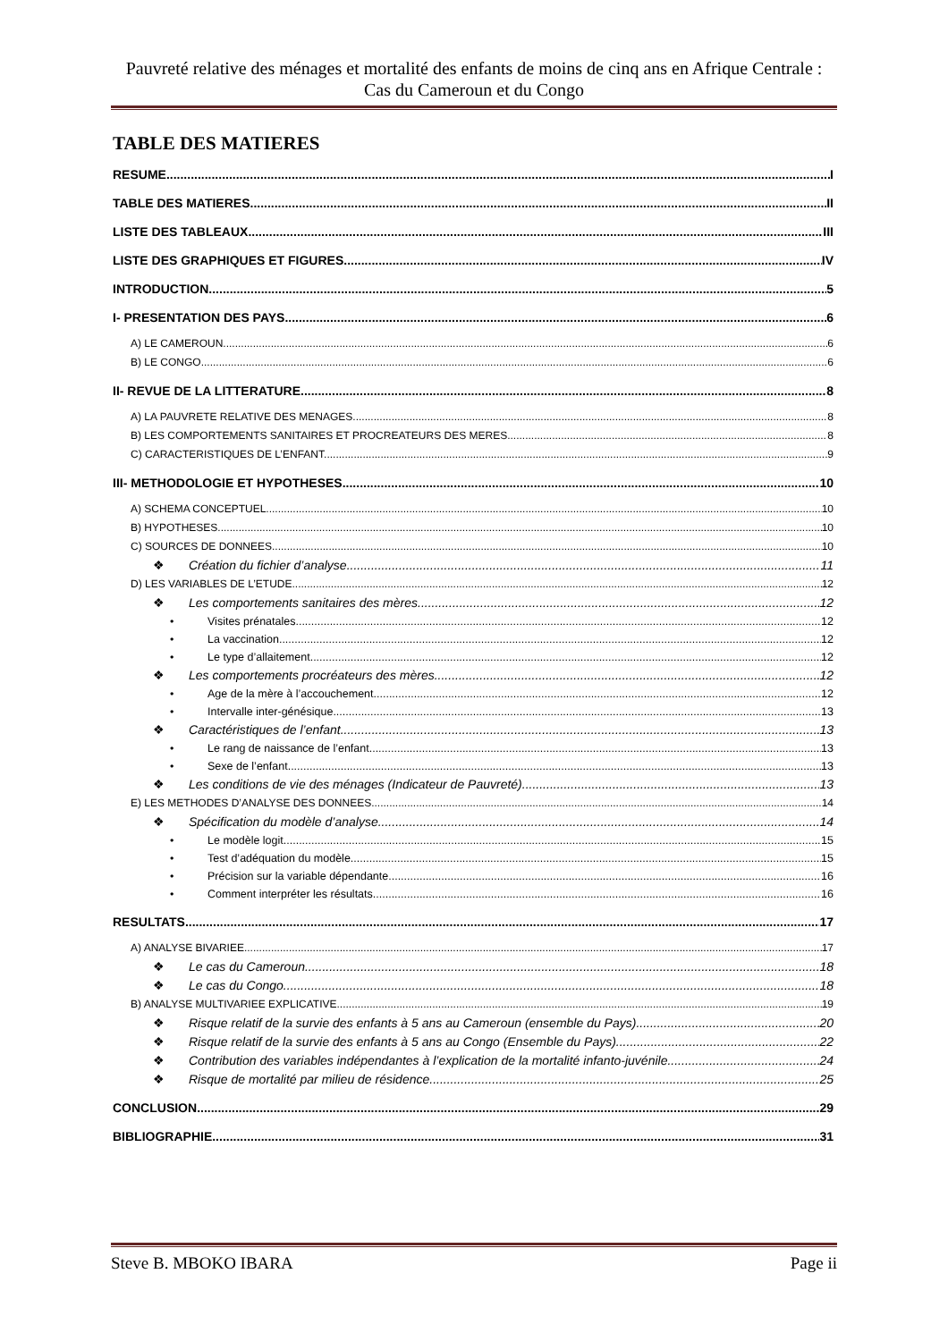Pauvreté relative des ménages et mortalité des enfants de moins de cinq ans en Afrique Centrale : Cas du Cameroun et du Congo
TABLE DES MATIERES
RESUME I
TABLE DES MATIERES II
LISTE DES TABLEAUX III
LISTE DES GRAPHIQUES ET FIGURES IV
INTRODUCTION 5
I- PRESENTATION DES PAYS 6
A) LE CAMEROUN 6
B) LE CONGO 6
II- REVUE DE LA LITTERATURE 8
A) LA PAUVRETE RELATIVE DES MENAGES 8
B) LES COMPORTEMENTS SANITAIRES ET PROCREATEURS DES MERES 8
C) CARACTERISTIQUES DE L’ENFANT. 9
III- METHODOLOGIE ET HYPOTHESES 10
A) SCHEMA CONCEPTUEL 10
B) HYPOTHESES 10
C) SOURCES DE DONNEES 10
❖ Création du fichier d’analyse 11
D) LES VARIABLES DE L’ETUDE 12
❖ Les comportements sanitaires des mères 12
• Visites prénatales 12
• La vaccination 12
• Le type d’allaitement 12
❖ Les comportements procréateurs des mères 12
• Age de la mère à l’accouchement 12
• Intervalle inter-génésique 13
❖ Caractéristiques de l’enfant 13
• Le rang de naissance de l’enfant 13
• Sexe de l’enfant 13
❖ Les conditions de vie des ménages (Indicateur de Pauvreté) 13
E) LES METHODES D’ANALYSE DES DONNEES 14
❖ Spécification du modèle d’analyse 14
• Le modèle logit 15
• Test d’adéquation du modèle 15
• Précision sur la variable dépendante 16
• Comment interpréter les résultats 16
RESULTATS 17
A) ANALYSE BIVARIEE 17
❖ Le cas du Cameroun 18
❖ Le cas du Congo 18
B) ANALYSE MULTIVARIEE EXPLICATIVE 19
❖ Risque relatif de la survie des enfants à 5 ans au Cameroun (ensemble du Pays) 20
❖ Risque relatif de la survie des enfants à 5 ans au Congo (Ensemble du Pays) 22
❖ Contribution des variables indépendantes à l’explication de la mortalité infanto-juvénile 24
❖ Risque de mortalité par milieu de résidence 25
CONCLUSION 29
BIBLIOGRAPHIE 31
Steve B. MBOKO IBARA Page ii